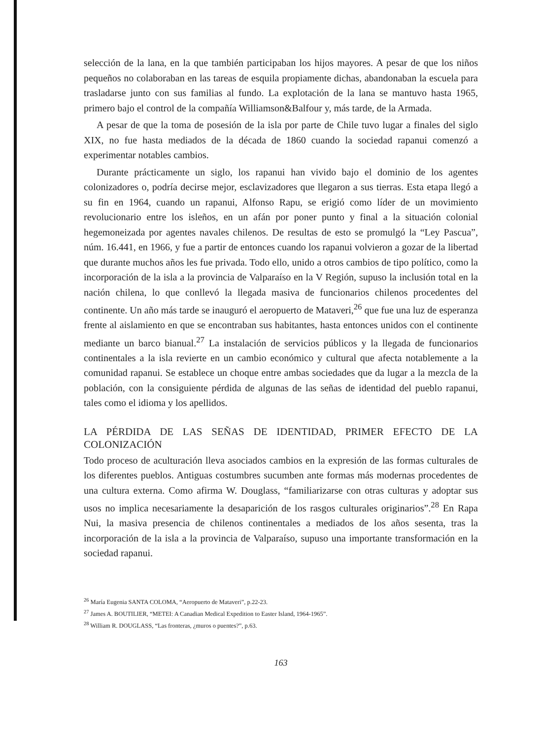selección de la lana, en la que también participaban los hijos mayores. A pesar de que los niños pequeños no colaboraban en las tareas de esquila propiamente dichas, abandonaban la escuela para trasladarse junto con sus familias al fundo. La explotación de la lana se mantuvo hasta 1965, primero bajo el control de la compañía Williamson&Balfour y, más tarde, de la Armada.
A pesar de que la toma de posesión de la isla por parte de Chile tuvo lugar a finales del siglo XIX, no fue hasta mediados de la década de 1860 cuando la sociedad rapanui comenzó a experimentar notables cambios.
Durante prácticamente un siglo, los rapanui han vivido bajo el dominio de los agentes colonizadores o, podría decirse mejor, esclavizadores que llegaron a sus tierras. Esta etapa llegó a su fin en 1964, cuando un rapanui, Alfonso Rapu, se erigió como líder de un movimiento revolucionario entre los isleños, en un afán por poner punto y final a la situación colonial hegemoneizada por agentes navales chilenos. De resultas de esto se promulgó la “Ley Pascua”, núm. 16.441, en 1966, y fue a partir de entonces cuando los rapanui volvieron a gozar de la libertad que durante muchos años les fue privada. Todo ello, unido a otros cambios de tipo político, como la incorporación de la isla a la provincia de Valparaíso en la V Región, supuso la inclusión total en la nación chilena, lo que conllevó la llegada masiva de funcionarios chilenos procedentes del continente. Un año más tarde se inauguró el aeropuerto de Mataveri,<sup>26</sup> que fue una luz de esperanza frente al aislamiento en que se encontraban sus habitantes, hasta entonces unidos con el continente mediante un barco bianual.<sup>27</sup> La instalación de servicios públicos y la llegada de funcionarios continentales a la isla revierte en un cambio económico y cultural que afecta notablemente a la comunidad rapanui. Se establece un choque entre ambas sociedades que da lugar a la mezcla de la población, con la consiguiente pérdida de algunas de las señas de identidad del pueblo rapanui, tales como el idioma y los apellidos.
LA PÉRDIDA DE LAS SEÑAS DE IDENTIDAD, PRIMER EFECTO DE LA COLONIZACIÓN
Todo proceso de aculturación lleva asociados cambios en la expresión de las formas culturales de los diferentes pueblos. Antiguas costumbres sucumben ante formas más modernas procedentes de una cultura externa. Como afirma W. Douglass, “familiarizarse con otras culturas y adoptar sus usos no implica necesariamente la desaparición de los rasgos culturales originarios”.<sup>28</sup> En Rapa Nui, la masiva presencia de chilenos continentales a mediados de los años sesenta, tras la incorporación de la isla a la provincia de Valparaíso, supuso una importante transformación en la sociedad rapanui.
<sup>26</sup> María Eugenia SANTA COLOMA, “Aeropuerto de Mataveri”, p.22-23.
<sup>27</sup> James A. BOUTILIER, “METEI: A Canadian Medical Expedition to Easter Island, 1964-1965”.
<sup>28</sup> William R. DOUGLASS, “Las fronteras, ¿muros o puentes?”, p.63.
163